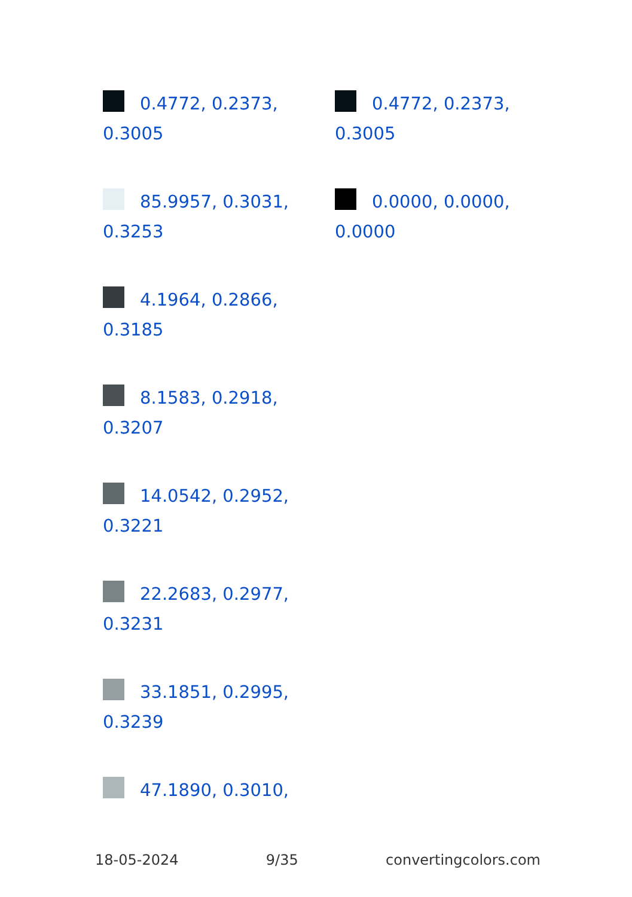0.4772, 0.2373, 0.3005
85.9957, 0.3031, 0.3253
4.1964, 0.2866, 0.3185
8.1583, 0.2918, 0.3207
14.0542, 0.2952, 0.3221
22.2683, 0.2977, 0.3231
33.1851, 0.2995, 0.3239
47.1890, 0.3010,
0.4772, 0.2373, 0.3005
0.0000, 0.0000, 0.0000
18-05-2024 9/35 convertingcolors.com